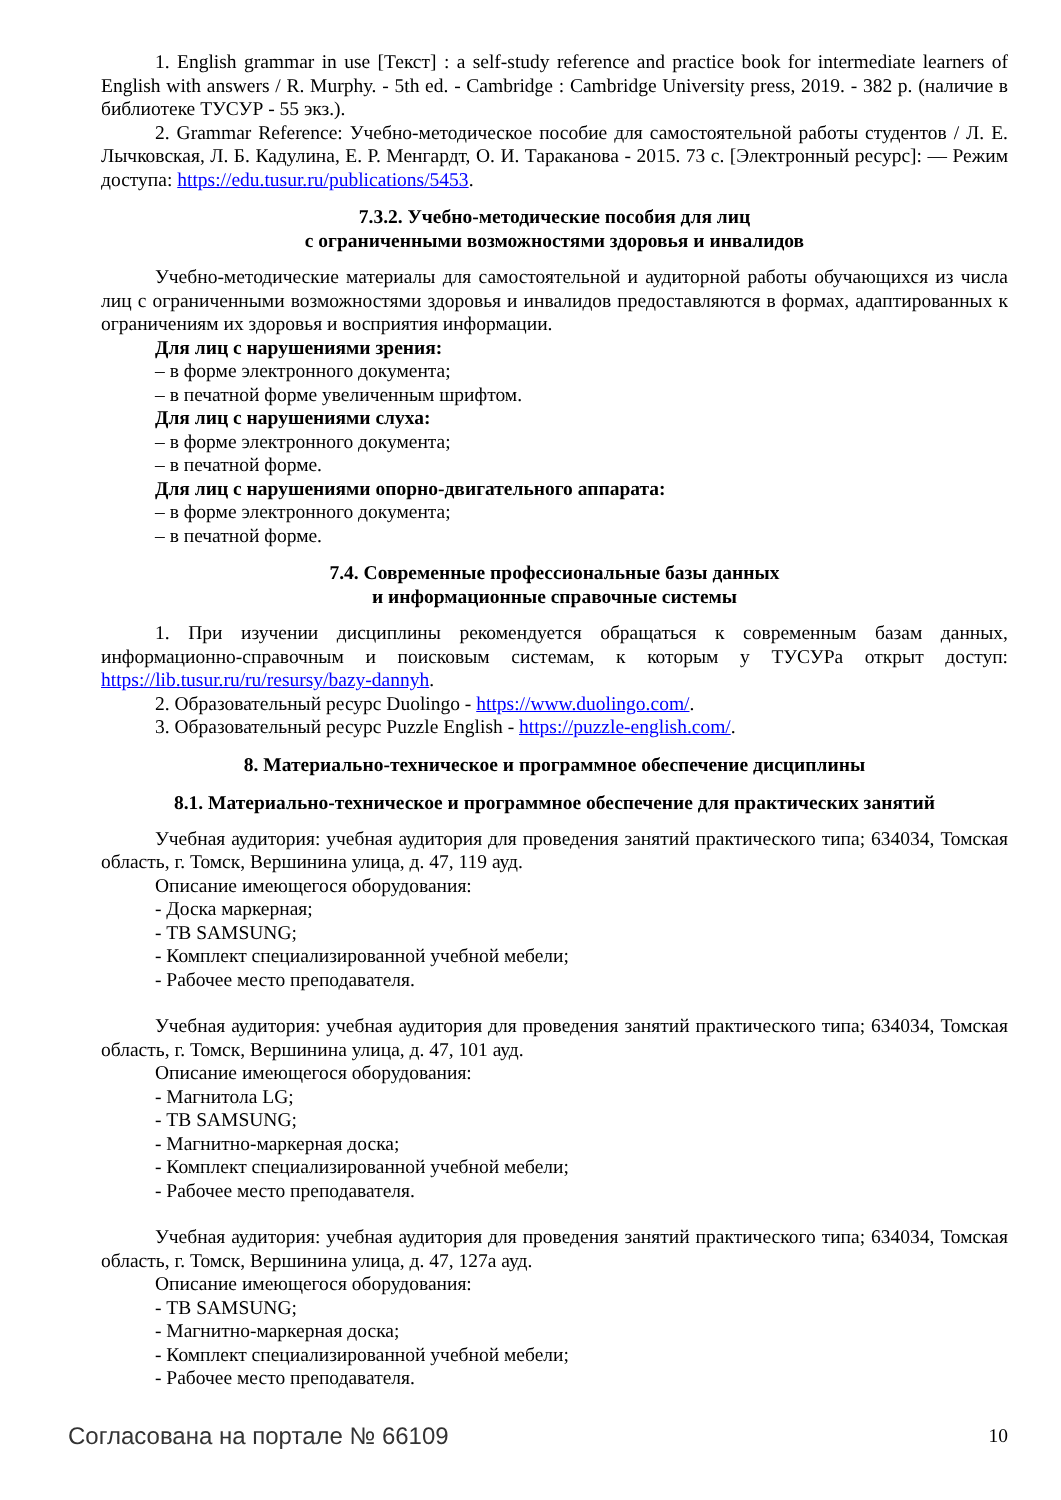1. English grammar in use [Текст] : a self-study reference and practice book for intermediate learners of English with answers / R. Murphy. - 5th ed. - Cambridge : Cambridge University press, 2019. - 382 p. (наличие в библиотеке ТУСУР - 55 экз.).
2. Grammar Reference: Учебно-методическое пособие для самостоятельной работы студентов / Л. Е. Лычковская, Л. Б. Кадулина, Е. Р. Менгардт, О. И. Тараканова - 2015. 73 с. [Электронный ресурс]: — Режим доступа: https://edu.tusur.ru/publications/5453.
7.3.2. Учебно-методические пособия для лиц
с ограниченными возможностями здоровья и инвалидов
Учебно-методические материалы для самостоятельной и аудиторной работы обучающихся из числа лиц с ограниченными возможностями здоровья и инвалидов предоставляются в формах, адаптированных к ограничениям их здоровья и восприятия информации.
Для лиц с нарушениями зрения:
– в форме электронного документа;
– в печатной форме увеличенным шрифтом.
Для лиц с нарушениями слуха:
– в форме электронного документа;
– в печатной форме.
Для лиц с нарушениями опорно-двигательного аппарата:
– в форме электронного документа;
– в печатной форме.
7.4. Современные профессиональные базы данных
и информационные справочные системы
1. При изучении дисциплины рекомендуется обращаться к современным базам данных, информационно-справочным и поисковым системам, к которым у ТУСУРа открыт доступ: https://lib.tusur.ru/ru/resursy/bazy-dannyh.
2. Образовательный ресурс Duolingo - https://www.duolingo.com/.
3. Образовательный ресурс Puzzle English - https://puzzle-english.com/.
8. Материально-техническое и программное обеспечение дисциплины
8.1. Материально-техническое и программное обеспечение для практических занятий
Учебная аудитория: учебная аудитория для проведения занятий практического типа; 634034, Томская область, г. Томск, Вершинина улица, д. 47, 119 ауд.
Описание имеющегося оборудования:
- Доска маркерная;
- ТВ SAMSUNG;
- Комплект специализированной учебной мебели;
- Рабочее место преподавателя.
Учебная аудитория: учебная аудитория для проведения занятий практического типа; 634034, Томская область, г. Томск, Вершинина улица, д. 47, 101 ауд.
Описание имеющегося оборудования:
- Магнитола LG;
- ТВ SAMSUNG;
- Магнитно-маркерная доска;
- Комплект специализированной учебной мебели;
- Рабочее место преподавателя.
Учебная аудитория: учебная аудитория для проведения занятий практического типа; 634034, Томская область, г. Томск, Вершинина улица, д. 47, 127а ауд.
Описание имеющегося оборудования:
- ТВ SAMSUNG;
- Магнитно-маркерная доска;
- Комплект специализированной учебной мебели;
- Рабочее место преподавателя.
Согласована на портале № 66109 10